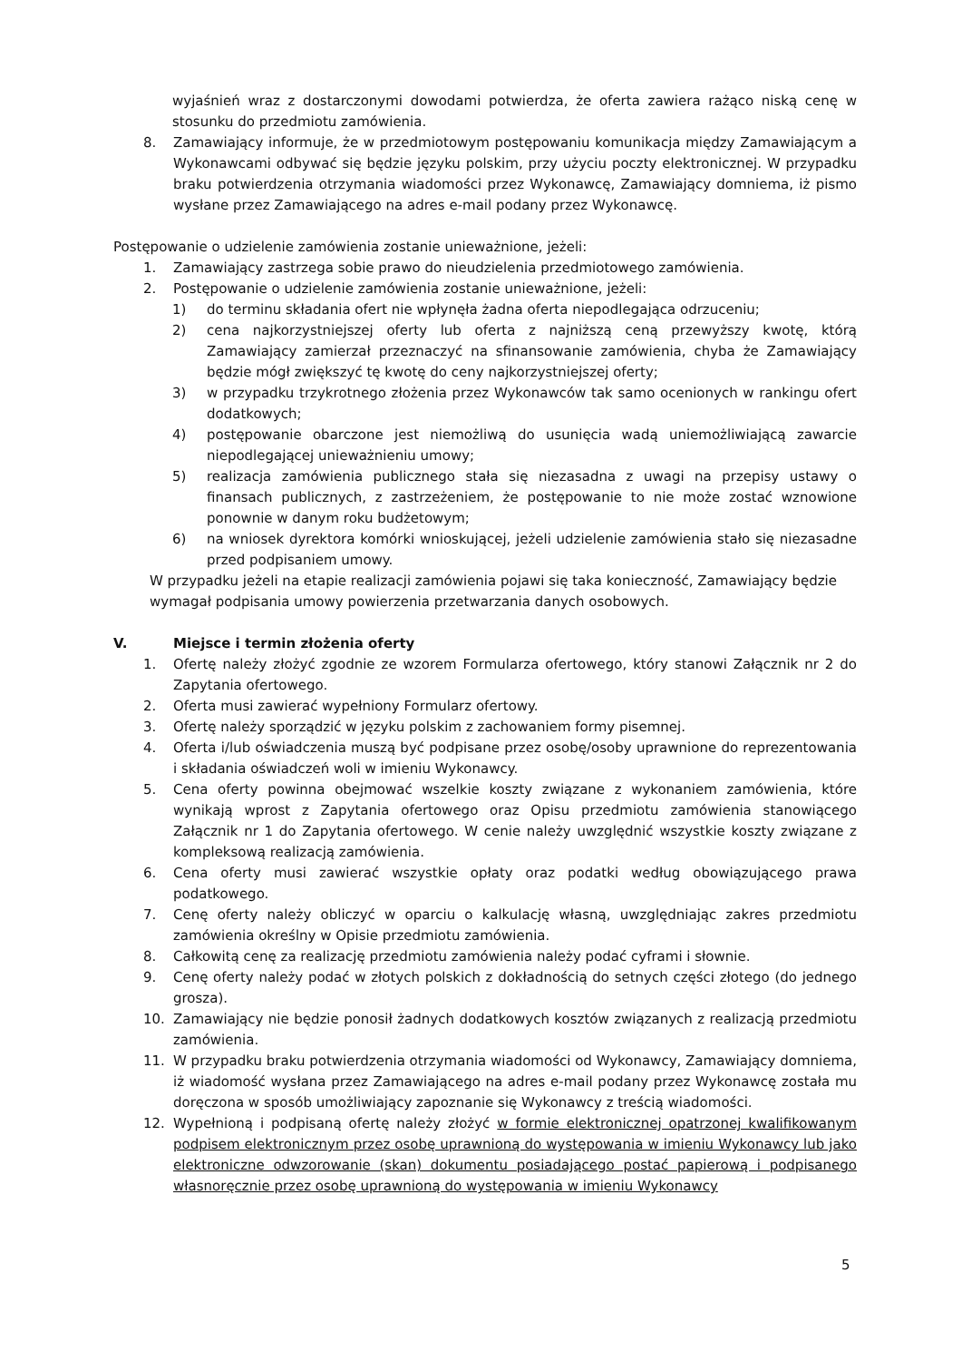wyjaśnień wraz z dostarczonymi dowodami potwierdza, że oferta zawiera rażąco niską cenę w stosunku do przedmiotu zamówienia.
8. Zamawiający informuje, że w przedmiotowym postępowaniu komunikacja między Zamawiającym a Wykonawcami odbywać się będzie języku polskim, przy użyciu poczty elektronicznej. W przypadku braku potwierdzenia otrzymania wiadomości przez Wykonawcę, Zamawiający domniema, iż pismo wysłane przez Zamawiającego na adres e-mail podany przez Wykonawcę.
Postępowanie o udzielenie zamówienia zostanie unieważnione, jeżeli:
1. Zamawiający zastrzega sobie prawo do nieudzielenia przedmiotowego zamówienia.
2. Postępowanie o udzielenie zamówienia zostanie unieważnione, jeżeli:
1) do terminu składania ofert nie wpłynęła żadna oferta niepodlegająca odrzuceniu;
2) cena najkorzystniejszej oferty lub oferta z najniższą ceną przewyższy kwotę, którą Zamawiający zamierzał przeznaczyć na sfinansowanie zamówienia, chyba że Zamawiający będzie mógł zwiększyć tę kwotę do ceny najkorzystniejszej oferty;
3) w przypadku trzykrotnego złożenia przez Wykonawców tak samo ocenionych w rankingu ofert dodatkowych;
4) postępowanie obarczone jest niemożliwą do usunięcia wadą uniemożliwiającą zawarcie niepodlegającej unieważnieniu umowy;
5) realizacja zamówienia publicznego stała się niezasadna z uwagi na przepisy ustawy o finansach publicznych, z zastrzeżeniem, że postępowanie to nie może zostać wznowione ponownie w danym roku budżetowym;
6) na wniosek dyrektora komórki wnioskującej, jeżeli udzielenie zamówienia stało się niezasadne przed podpisaniem umowy.
W przypadku jeżeli na etapie realizacji zamówienia pojawi się taka konieczność, Zamawiający będzie wymagał podpisania umowy powierzenia przetwarzania danych osobowych.
V. Miejsce i termin złożenia oferty
1. Ofertę należy złożyć zgodnie ze wzorem Formularza ofertowego, który stanowi Załącznik nr 2 do Zapytania ofertowego.
2. Oferta musi zawierać wypełniony Formularz ofertowy.
3. Ofertę należy sporządzić w języku polskim z zachowaniem formy pisemnej.
4. Oferta i/lub oświadczenia muszą być podpisane przez osobę/osoby uprawnione do reprezentowania i składania oświadczeń woli w imieniu Wykonawcy.
5. Cena oferty powinna obejmować wszelkie koszty związane z wykonaniem zamówienia, które wynikają wprost z Zapytania ofertowego oraz Opisu przedmiotu zamówienia stanowiącego Załącznik nr 1 do Zapytania ofertowego. W cenie należy uwzględnić wszystkie koszty związane z kompleksową realizacją zamówienia.
6. Cena oferty musi zawierać wszystkie opłaty oraz podatki według obowiązującego prawa podatkowego.
7. Cenę oferty należy obliczyć w oparciu o kalkulację własną, uwzględniając zakres przedmiotu zamówienia określny w Opisie przedmiotu zamówienia.
8. Całkowitą cenę za realizację przedmiotu zamówienia należy podać cyframi i słownie.
9. Cenę oferty należy podać w złotych polskich z dokładnością do setnych części złotego (do jednego grosza).
10. Zamawiający nie będzie ponosił żadnych dodatkowych kosztów związanych z realizacją przedmiotu zamówienia.
11. W przypadku braku potwierdzenia otrzymania wiadomości od Wykonawcy, Zamawiający domniema, iż wiadomość wysłana przez Zamawiającego na adres e-mail podany przez Wykonawcę została mu doręczona w sposób umożliwiający zapoznanie się Wykonawcy z treścią wiadomości.
12. Wypełnioną i podpisaną ofertę należy złożyć w formie elektronicznej opatrzonej kwalifikowanym podpisem elektronicznym przez osobę uprawnioną do występowania w imieniu Wykonawcy lub jako elektroniczne odwzorowanie (skan) dokumentu posiadającego postać papierową i podpisanego własnoręcznie przez osobę uprawnioną do występowania w imieniu Wykonawcy
5